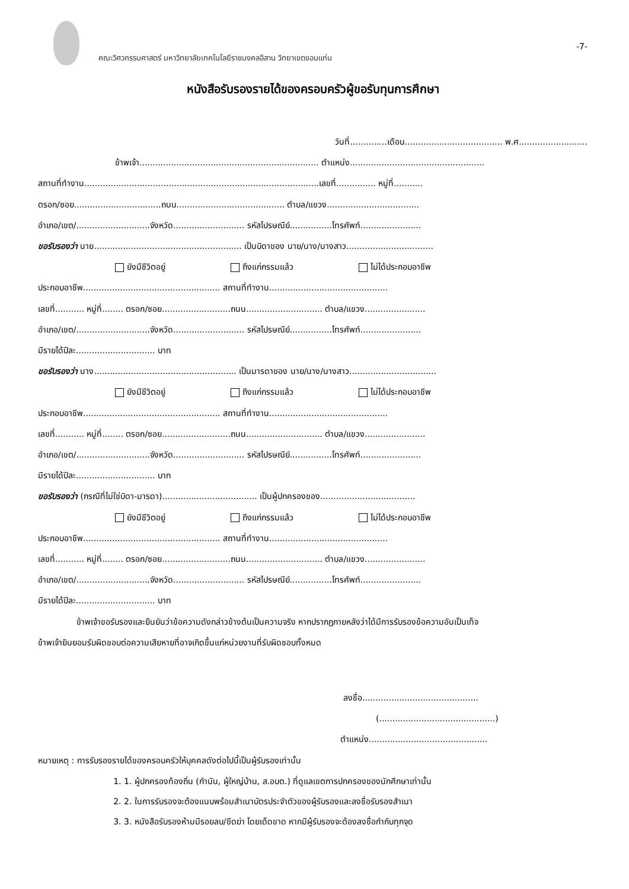คณะวิศวกรรมศาสตร์ มหาวิทยาลัยเทคโนโลยีราชมงคลอีสาน วิทยาเขตขอนแก่น
-7-
หนังสือรับรองรายได้ของครอบครัวผู้ขอรับทุนการศึกษา
วันที่..............เดือน..................................... พ.ศ..........................
ข้าพเจ้า.................................................................... ตำแหน่ง...................................................
สถานที่ทำงาน.........................................................................................เลขที่............... หมู่ที่...........
ตรอก/ซอย.................................ถนน......................................... ตำบล/แขวง...................................
อำเภอ/เขต/............................จังหวัด........................... รหัสไปรษณีย์................โทรศัพท์.......................
ขอรับรองว่า นาย........................................................ เป็นบิดาของ นาย/นาง/นางสาว.................................
ยังมีชีวิตอยู่ ถึงแก่กรรมแล้ว ไม่ได้ประกอบอาชีพ
ประกอบอาชีพ.................................................... สถานที่ทำงาน.............................................
เลขที่........... หมู่ที่........ ตรอก/ซอย..........................ถนน............................. ตำบล/แขวง.......................
อำเภอ/เขต/............................จังหวัด........................... รหัสไปรษณีย์................โทรศัพท์.......................
มีรายได้ปีละ.............................. บาท
ขอรับรองว่า นาง...................................................... เป็นมารดาของ นาย/นาง/นางสาว.................................
ยังมีชีวิตอยู่ ถึงแก่กรรมแล้ว ไม่ได้ประกอบอาชีพ
ประกอบอาชีพ.................................................... สถานที่ทำงาน.............................................
เลขที่........... หมู่ที่........ ตรอก/ซอย..........................ถนน............................. ตำบล/แขวง.......................
อำเภอ/เขต/............................จังหวัด........................... รหัสไปรษณีย์................โทรศัพท์.......................
มีรายได้ปีละ.............................. บาท
ขอรับรองว่า (กรณีที่ไม่ใช่บิดา-มารดา).................................... เป็นผู้ปกครองของ....................................
ยังมีชีวิตอยู่ ถึงแก่กรรมแล้ว ไม่ได้ประกอบอาชีพ
ประกอบอาชีพ.................................................... สถานที่ทำงาน.............................................
เลขที่........... หมู่ที่........ ตรอก/ซอย..........................ถนน............................. ตำบล/แขวง.......................
อำเภอ/เขต/............................จังหวัด........................... รหัสไปรษณีย์................โทรศัพท์.......................
มีรายได้ปีละ.............................. บาท
ข้าพเจ้าขอรับรองและยืนยันว่าข้อความดังกล่าวข้างต้นเป็นความจริง หากปรากฏภายหลังว่าได้มีการรับรองข้อความอันเป็นเท็จ
ข้าพเจ้ายินยอมรับผิดชอบต่อความเสียหายที่อาจเกิดขึ้นแก่หน่วยงานที่รับผิดชอบทั้งหมด
ลงชื่อ............................................
(............................................)
ตำแหน่ง.............................................
หมายเหตุ : การรับรองรายได้ของครอบครัวให้บุคคลดังต่อไปนี้เป็นผู้รับรองเท่านั้น
1. 1. ผู้ปกครองท้องถิ่น (กำนัน, ผู้ใหญ่บ้าน, ส.อบต.) ที่ดูแลเขตการปกครองของนักศึกษาเท่านั้น
2. 2. ในการรับรองจะต้องแนบพร้อมสำเนาบัตรประจำตัวของผู้รับรองและลงชื่อรับรองสำเนา
3. 3. หนังสือรับรองห้ามมีรอยลบ/ขีดฆ่า โดยเด็ดขาด หากมีผู้รับรองจะต้องลงชื่อกำกับทุกจุด